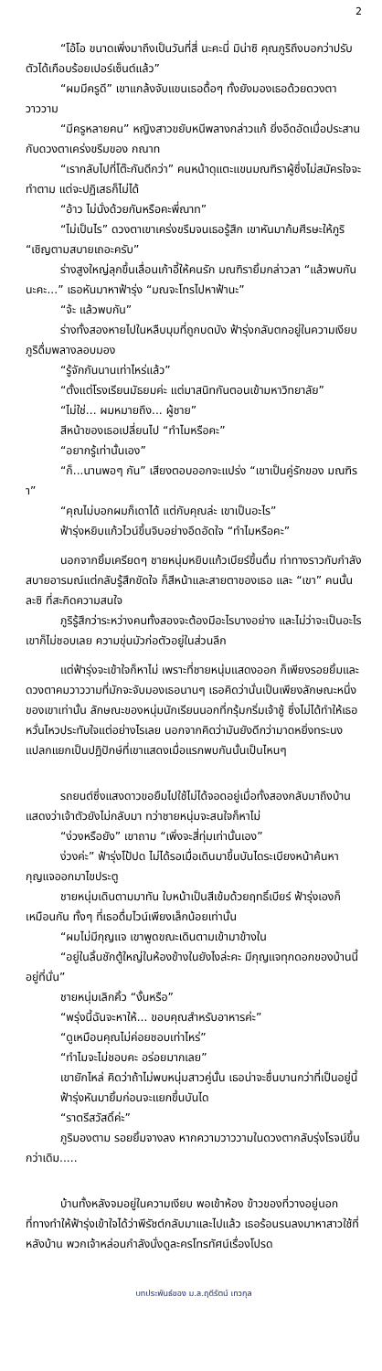2
“โอ้โอ ขนาดเพิ่งมาถึงเป็นวันที่สี่ นะคะนี่ มิน่าซิ คุณภูริถึงบอกว่าปรับตัวได้เกือบร้อยเปอร์เซ็นต์แล้ว”
“ผมมีครูดี” เขาแกล้งจับแขนเธอดื้อๆ ทั้งยังมองเธอด้วยดวงตาวาววาม
“มีครูหลายคน” หญิงสาวขยับหนีพลางกล่าวแก้ ยิ่งอึดอัดเมื่อประสานกับดวงตาเคร่งขรึมของ กณาท
“เรากลับไปที่โต๊ะกันดีกว่า” คนหน้าดุแตะแขนมณฑิราผู้ซึ่งไม่สมัครใจจะทำตาม แต่จะปฏิเสธก็ไม่ได้
“อ้าว ไม่นั่งด้วยกันหรือคะพี่ณาท”
“ไม่เป็นไร” ดวงตาเขาเคร่งขรึมจนเธอรู้สึก เขาหันมาก้มศีรษะให้ภูริ “เชิญตามสบายเถอะครับ”
ร่างสูงใหญ่ลุกขึ้นเลื่อนเก้าอี้ให้คนรัก มณฑิรายิ้มกล่าวลา “แล้วพบกันนะคะ...” เธอหันมาหาฟ้ารุ่ง “มณจะโทรไปหาฟ้านะ”
“จ้ะ แล้วพบกัน”
ร่างทั้งสองหายไปในหลืบมุมที่ถูกบดบัง ฟ้ารุ่งกลับตกอยู่ในความเงียบ ภูริดื่มพลางลอบมอง
“รู้จักกันนานเท่าไหร่แล้ว”
“ตั้งแต่โรงเรียนมัธยมค่ะ แต่มาสนิทกันตอนเข้ามหาวิทยาลัย”
“ไม่ใช่... ผมหมายถึง... ผู้ชาย”
สีหน้าของเธอเปลี่ยนไป “ทำไมหรือคะ”
“อยากรู้เท่านั้นเอง”
“ก็...นานพอๆ กัน” เสียงตอบออกจะแปร่ง “เขาเป็นคู่รักของ มณฑิรา”
“คุณไม่บอกผมก็เดาได้ แต่กับคุณล่ะ เขาเป็นอะไร”
ฟ้ารุ่งหยิบแก้วไวน์ขึ้นจิบอย่างอึดอัดใจ “ทำไมหรือคะ”
นอกจากยิ้มเครียดๆ ชายหนุ่มหยิบแก้วเบียร์ขึ้นดื่ม ท่าทางราวกับกำลังสบายอารมณ์แต่กลับรู้สึกขัดใจ ก็สีหน้าและสายตาของเธอ และ “เขา” คนนั้นละซิ ที่สะกิดความสนใจ
ภูริรู้สึกว่าระหว่างคนทั้งสองจะต้องมีอะไรบางอย่าง และไม่ว่าจะเป็นอะไร เขาก็ไม่ชอบเลย ความขุ่นมัวก่อตัวอยู่ในส่วนลึก
แต่ฟ้ารุ่งจะเข้าใจก็หาไม่ เพราะที่ชายหนุ่มแสดงออก ก็เพียงรอยยิ้มและดวงตาคมวาววามที่มักจะจับมองเธอนานๆ เธอคิดว่านั่นเป็นเพียงลักษณะหนึ่งของเขาเท่านั้น ลักษณะของหนุ่มนักเรียนนอกที่กรุ้มกริ่มเจ้าชู้ ซึ่งไม่ได้ทำให้เธอหวั่นไหวประทับใจแต่อย่างไรเลย นอกจากคิดว่ามันยังดีกว่ามาดหยิ่งทระนงแปลกแยกเป็นปฏิปักษ์ที่เขาแสดงเมื่อแรกพบกันนั้นเป็นไหนๆ
รถยนต์ซึ่งแสงดาวขอยืมไปใช้ไม่ได้จอดอยู่เมื่อทั้งสองกลับมาถึงบ้าน แสดงว่าเจ้าตัวยังไม่กลับมา ทว่าชายหนุ่มจะสนใจก็หาไม่
“ง่วงหรือยัง” เขาถาม “เพิ่งจะสี่ทุ่มเท่านั้นเอง”
ง่วงค่ะ” ฟ้ารุ่งโป้ปด ไม่ได้รอเมื่อเดินมาขึ้นบันไดระเบียงหน้าค้นหากุญแจออกมาไขประตู
ชายหนุ่มเดินตามมาทัน ใบหน้าเป็นสีเข้มด้วยฤทธิ์เบียร์ ฟ้ารุ่งเองก็เหมือนกัน ทั้งๆ ที่เธอดื่มไวน์เพียงเล็กน้อยเท่านั้น
“ผมไม่มีกุญแจ เขาพูดขณะเดินตามเข้ามาข้างใน
“อยู่ในลิ้นชักตู้ใหญ่ในห้องข้างในยังไงล่ะคะ มีกุญแจทุกดอกของบ้านนี้อยู่ที่นั่น”
ชายหนุ่มเลิกคิ้ว “งั้นหรือ”
“พรุ่งนี้ฉันจะหาให้... ขอบคุณสำหรับอาหารค่ะ”
“ดูเหมือนคุณไม่ค่อยชอบเท่าไหร่”
“ทำไมจะไม่ชอบคะ อร่อยมากเลย”
เขายักไหล่ คิดว่าถ้าไม่พบหนุ่มสาวคู่นั้น เธอน่าจะชื่นบานกว่าที่เป็นอยู่นี้
ฟ้ารุ่งหันมายิ้มก่อนจะแยกขึ้นบันได
“ราตรีสวัสดิ์ค่ะ”
ภูริมองตาม รอยยิ้มจางลง หากความวาววามในดวงตากลับรุ่งโรจน์ขึ้นกว่าเดิม.....
บ้านทั้งหลังจมอยู่ในความเงียบ พอเข้าห้อง ข้าวของที่วางอยู่นอกที่ทางทำให้ฟ้ารุ่งเข้าใจได้ว่าพีรัชต์กลับมาและไปแล้ว เธอร้อนรนลงมาหาสาวใช้ที่หลังบ้าน พวกเจ้าหล่อนกำลังนั่งดูละครโทรทัศน์เรื่องโปรด
บทประพันธ์ของ ม.ล.ฤดีรัตน์ เทวกุล